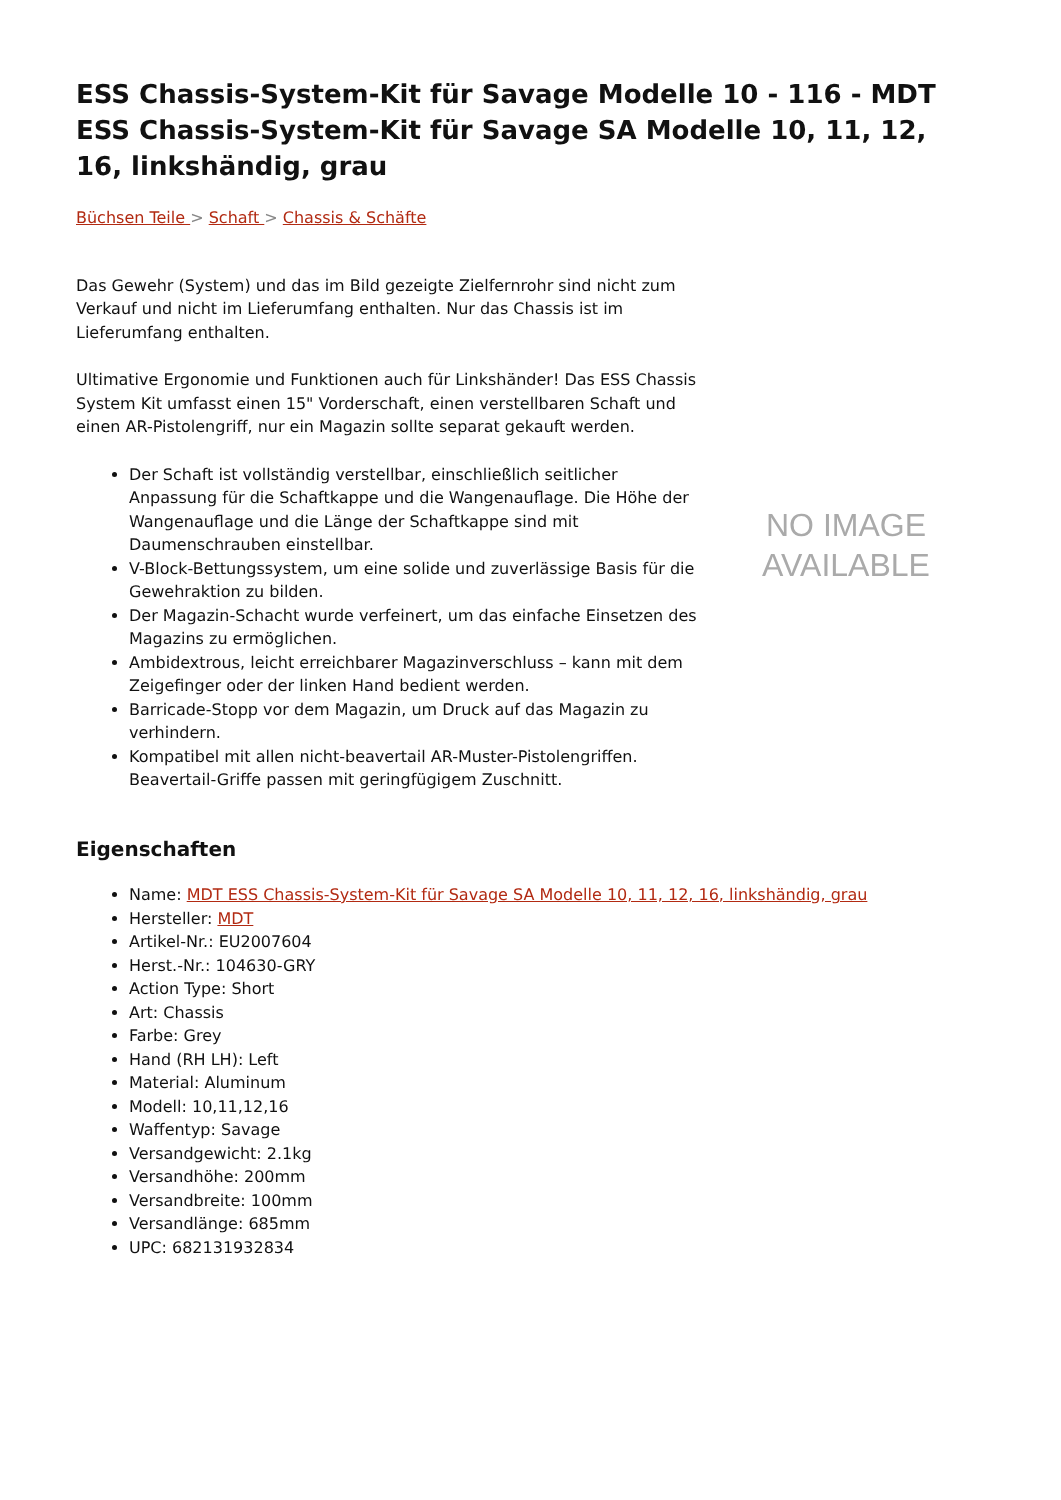ESS Chassis-System-Kit für Savage Modelle 10 - 116 - MDT ESS Chassis-System-Kit für Savage SA Modelle 10, 11, 12, 16, linkshändig, grau
Büchsen Teile > Schaft > Chassis & Schäfte
Das Gewehr (System) und das im Bild gezeigte Zielfernrohr sind nicht zum Verkauf und nicht im Lieferumfang enthalten. Nur das Chassis ist im Lieferumfang enthalten.
Ultimative Ergonomie und Funktionen auch für Linkshänder! Das ESS Chassis System Kit umfasst einen 15" Vorderschaft, einen verstellbaren Schaft und einen AR-Pistolengriff, nur ein Magazin sollte separat gekauft werden.
Der Schaft ist vollständig verstellbar, einschließlich seitlicher Anpassung für die Schaftkappe und die Wangenauflage. Die Höhe der Wangenauflage und die Länge der Schaftkappe sind mit Daumenschrauben einstellbar.
V-Block-Bettungssystem, um eine solide und zuverlässige Basis für die Gewehraktion zu bilden.
Der Magazin-Schacht wurde verfeinert, um das einfache Einsetzen des Magazins zu ermöglichen.
Ambidextrous, leicht erreichbarer Magazinverschluss – kann mit dem Zeigefinger oder der linken Hand bedient werden.
Barricade-Stopp vor dem Magazin, um Druck auf das Magazin zu verhindern.
Kompatibel mit allen nicht-beavertail AR-Muster-Pistolengriffen. Beavertail-Griffe passen mit geringfügigem Zuschnitt.
NO IMAGE
AVAILABLE
Eigenschaften
Name: MDT ESS Chassis-System-Kit für Savage SA Modelle 10, 11, 12, 16, linkshändig, grau
Hersteller: MDT
Artikel-Nr.: EU2007604
Herst.-Nr.: 104630-GRY
Action Type: Short
Art: Chassis
Farbe: Grey
Hand (RH LH): Left
Material: Aluminum
Modell: 10,11,12,16
Waffentyp: Savage
Versandgewicht: 2.1kg
Versandhöhe: 200mm
Versandbreite: 100mm
Versandlänge: 685mm
UPC: 682131932834